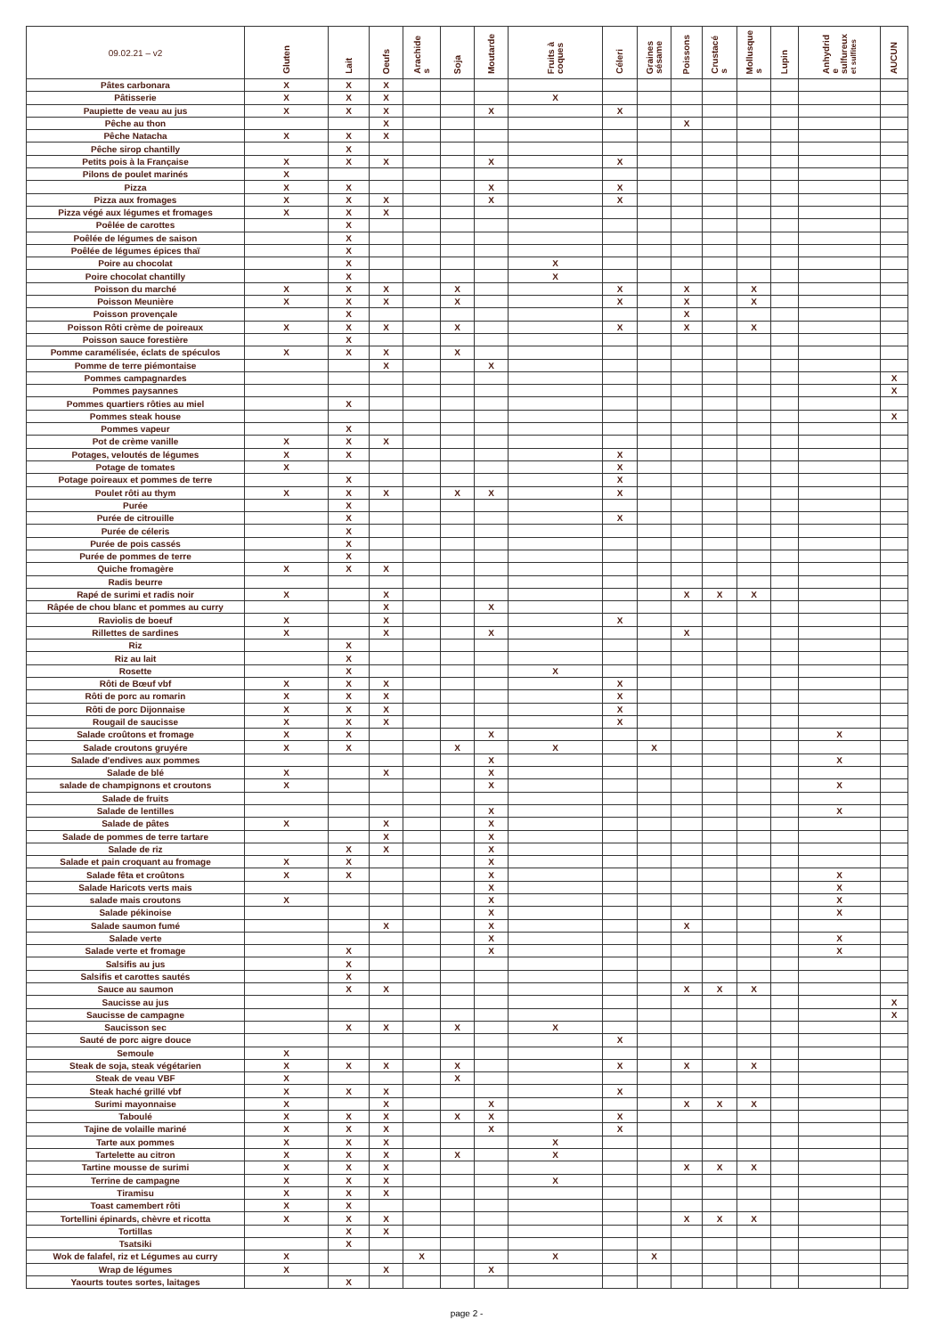| 09.02.21 – v2 | Gluten | Lait | Oeufs | Arachide s | Soja | Moutarde | Fruits à coques | Céleri | Graines sésame | Poissons | Crustacé s | Mollusque s | Lupin | Anhydrid e sulfureux et sulfites | AUCUN |
| --- | --- | --- | --- | --- | --- | --- | --- | --- | --- | --- | --- | --- | --- | --- | --- |
| Pâtes carbonara | X | X | X | | | | | | | | | | | | |
| Pâtisserie | X | X | X | | | | X | | | | | | | | |
| Paupiette de veau au jus | X | X | X | | | X | | X | | | | | | | |
| Pêche au thon | | | X | | | | | | | X | | | | | |
| Pêche Natacha | X | X | X | | | | | | | | | | | | |
| Pêche sirop chantilly | | X | | | | | | | | | | | | | |
| Petits pois à la Française | X | X | X | | | X | | X | | | | | | | |
| Pilons de poulet marinés | X | | | | | | | | | | | | | | |
| Pizza | X | X | | | | X | | X | | | | | | | |
| Pizza aux fromages | X | X | X | | | X | | X | | | | | | | |
| Pizza végé aux légumes et fromages | X | X | X | | | | | | | | | | | | |
| Poêlée de carottes | | X | | | | | | | | | | | | | |
| Poêlée de légumes de saison | | X | | | | | | | | | | | | | |
| Poêlée de légumes épices thaï | | X | | | | | | | | | | | | | |
| Poire au chocolat | | X | | | | | X | | | | | | | | |
| Poire chocolat chantilly | | X | | | | | X | | | | | | | | |
| Poisson du marché | X | X | X | | X | | | X | | X | | X | | | |
| Poisson Meunière | X | X | X | | X | | | X | | X | | X | | | |
| Poisson provençale | | X | | | | | | | | X | | | | | |
| Poisson Rôti crème de poireaux | X | X | X | | X | | | X | | X | | X | | | |
| Poisson sauce forestière | | X | | | | | | | | | | | | | |
| Pomme caramélisée, éclats de spéculos | X | X | X | | X | | | | | | | | | | |
| Pomme de terre piémontaise | | | X | | | X | | | | | | | | | |
| Pommes campagnardes | | | | | | | | | | | | | | | X |
| Pommes paysannes | | | | | | | | | | | | | | | X |
| Pommes quartiers rôties au miel | | X | | | | | | | | | | | | | |
| Pommes steak house | | | | | | | | | | | | | | | X |
| Pommes vapeur | | X | | | | | | | | | | | | | |
| Pot de crème vanille | X | X | X | | | | | | | | | | | | |
| Potages, veloutés de légumes | X | X | | | | | | X | | | | | | | |
| Potage de tomates | X | | | | | | | X | | | | | | | |
| Potage poireaux et pommes de terre | | X | | | | | | X | | | | | | | |
| Poulet rôti au thym | X | X | X | | X | X | | X | | | | | | | |
| Purée | | X | | | | | | | | | | | | | |
| Purée de citrouille | | X | | | | | | X | | | | | | | |
| Purée de céleris | | X | | | | | | | | | | | | | |
| Purée de pois cassés | | X | | | | | | | | | | | | | |
| Purée de pommes de terre | | X | | | | | | | | | | | | | |
| Quiche fromagère | X | X | X | | | | | | | | | | | | |
| Radis beurre | | | | | | | | | | | | | | | |
| Rapé de surimi et radis noir | X | | X | | | | | | | X | X | X | | | |
| Râpée de chou blanc et pommes au curry | | | X | | | X | | | | | | | | | |
| Raviolis de boeuf | X | | X | | | | | X | | | | | | | |
| Rillettes de sardines | X | | X | | | X | | | | X | | | | | |
| Riz | | X | | | | | | | | | | | | | |
| Riz au lait | | X | | | | | | | | | | | | | |
| Rosette | | X | | | | | X | | | | | | | | |
| Rôti de Bœuf vbf | X | X | X | | | | | X | | | | | | | |
| Rôti de porc au romarin | X | X | X | | | | | X | | | | | | | |
| Rôti de porc Dijonnaise | X | X | X | | | | | X | | | | | | | |
| Rougail de saucisse | X | X | X | | | | | X | | | | | | | |
| Salade croûtons et fromage | X | X | | | | X | | | | | | | | X | |
| Salade croutons gruyére | X | X | | | X | | X | | X | | | | | | |
| Salade d'endives aux pommes | | | | | | X | | | | | | | | X | |
| Salade de blé | X | | X | | | X | | | | | | | | | |
| salade de champignons et croutons | X | | | | | X | | | | | | | | X | |
| Salade de fruits | | | | | | | | | | | | | | | |
| Salade de lentilles | | | | | | X | | | | | | | | X | |
| Salade de pâtes | X | | X | | | X | | | | | | | | | |
| Salade de pommes de terre tartare | | | X | | | X | | | | | | | | | |
| Salade de riz | | X | X | | | X | | | | | | | | | |
| Salade et pain croquant au fromage | X | X | | | | X | | | | | | | | | |
| Salade fêta et croûtons | X | X | | | | X | | | | | | | | X | |
| Salade Haricots verts mais | | | | | | X | | | | | | | | X | |
| salade mais croutons | X | | | | | X | | | | | | | | X | |
| Salade pékinoise | | | | | | X | | | | | | | | X | |
| Salade saumon fumé | | | X | | | X | | | | X | | | | | |
| Salade verte | | | | | | X | | | | | | | | X | |
| Salade verte et fromage | | X | | | | X | | | | | | | | X | |
| Salsifis au jus | | X | | | | | | | | | | | | | |
| Salsifis et carottes sautés | | X | | | | | | | | | | | | | |
| Sauce au saumon | | X | X | | | | | | | X | X | X | | | |
| Saucisse au jus | | | | | | | | | | | | | | | X |
| Saucisse de campagne | | | | | | | | | | | | | | | X |
| Saucisson sec | | X | X | | X | | X | | | | | | | | |
| Sauté de porc aigre douce | | | | | | | | X | | | | | | | |
| Semoule | X | | | | | | | | | | | | | | |
| Steak de soja, steak végétarien | X | X | X | | X | | | X | | X | | X | | | |
| Steak de veau VBF | X | | | | X | | | | | | | | | | |
| Steak haché grillé vbf | X | X | X | | | | | X | | | | | | | |
| Surimi mayonnaise | X | | X | | | X | | | | X | X | X | | | |
| Taboulé | X | X | X | | X | X | | X | | | | | | | |
| Tajine de volaille mariné | X | X | X | | | X | | X | | | | | | | |
| Tarte aux pommes | X | X | X | | | | X | | | | | | | | |
| Tartelette au citron | X | X | X | | X | | X | | | | | | | | |
| Tartine mousse de surimi | X | X | X | | | | | | | X | X | X | | | |
| Terrine de campagne | X | X | X | | | | X | | | | | | | | |
| Tiramisu | X | X | X | | | | | | | | | | | | |
| Toast camembert rôti | X | X | | | | | | | | | | | | | |
| Tortellini épinards, chèvre et ricotta | X | X | X | | | | | | | X | X | X | | | |
| Tortillas | | X | X | | | | | | | | | | | | |
| Tsatsiki | | X | | | | | | | | | | | | | |
| Wok de falafel, riz et Légumes au curry | X | | | X | | | X | | X | | | | | | |
| Wrap de légumes | X | | X | | | X | | | | | | | | | |
| Yaourts toutes sortes, laitages | | X | | | | | | | | | | | | | |
page 2 -